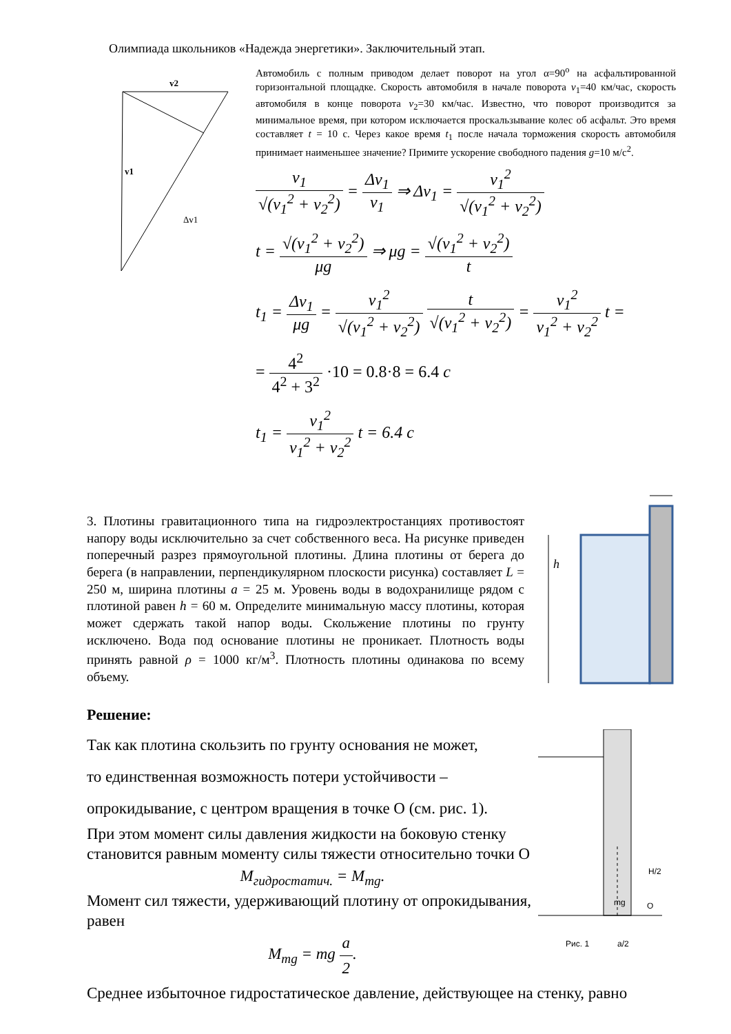Олимпиада школьников «Надежда энергетики». Заключительный этап.
v2
v1
Δv1
Автомобиль с полным приводом делает поворот на угол α=90<sup>о</sup> на асфальтированной горизонтальной площадке. Скорость автомобиля в начале поворота v<sub>1</sub>=40 км/час, скорость автомобиля в конце поворота v<sub>2</sub>=30 км/час. Известно, что поворот производится за минимальное время, при котором исключается проскальзывание колес об асфальт. Это время составляет t = 10 с. Через какое время t<sub>1</sub> после начала торможения скорость автомобиля принимает наименьшее значение? Примите ускорение свободного падения g=10 м/с<sup>2</sup>.
v<sub>1</sub> √(v<sub>1</sub><sup>2</sup> + v<sub>2</sub><sup>2</sup>) = Δv<sub>1</sub> v<sub>1</sub> ⇒ Δv<sub>1</sub> = v<sub>1</sub><sup>2</sup> √(v<sub>1</sub><sup>2</sup> + v<sub>2</sub><sup>2</sup>)
t = √(v<sub>1</sub><sup>2</sup> + v<sub>2</sub><sup>2</sup>) μg ⇒ μg = √(v<sub>1</sub><sup>2</sup> + v<sub>2</sub><sup>2</sup>) t
t<sub>1</sub> = Δv<sub>1</sub> μg = v<sub>1</sub><sup>2</sup> √(v<sub>1</sub><sup>2</sup> + v<sub>2</sub><sup>2</sup>) t √(v<sub>1</sub><sup>2</sup> + v<sub>2</sub><sup>2</sup>) = v<sub>1</sub><sup>2</sup> v<sub>1</sub><sup>2</sup> + v<sub>2</sub><sup>2</sup> t =
= 4<sup>2</sup> 4<sup>2</sup> + 3<sup>2</sup> ·10 = 0.8·8 = 6.4 c
t<sub>1</sub> = v<sub>1</sub><sup>2</sup> v<sub>1</sub><sup>2</sup> + v<sub>2</sub><sup>2</sup> t = 6.4 c
3. Плотины гравитационного типа на гидроэлектростанциях противостоят напору воды исключительно за счет собственного веса. На рисунке приведен поперечный разрез прямоугольной плотины. Длина плотины от берега до берега (в направлении, перпендикулярном плоскости рисунка) составляет L = 250 м, ширина плотины a = 25 м. Уровень воды в водохранилище рядом с плотиной равен h = 60 м. Определите минимальную массу плотины, которая может сдержать такой напор воды. Скольжение плотины по грунту исключено. Вода под основание плотины не проникает. Плотность воды принять равной ρ = 1000 кг/м<sup>3</sup>. Плотность плотины одинакова по всему объему.
h
Решение:
Так как плотина скользить по грунту основания не может,
то единственная возможность потери устойчивости –
опрокидывание, с центром вращения в точке О (см. рис. 1).
При этом момент силы давления жидкости на боковую стенку становится равным моменту силы тяжести относительно точки О
M<sub>гидростатич.</sub> = M<sub>mg</sub>.
Момент сил тяжести, удерживающий плотину от опрокидывания, равен
M<sub>mg</sub> = mg a 2.
mg
O
H/2
Рис. 1
a/2
Среднее избыточное гидростатическое давление, действующее на стенку, равно